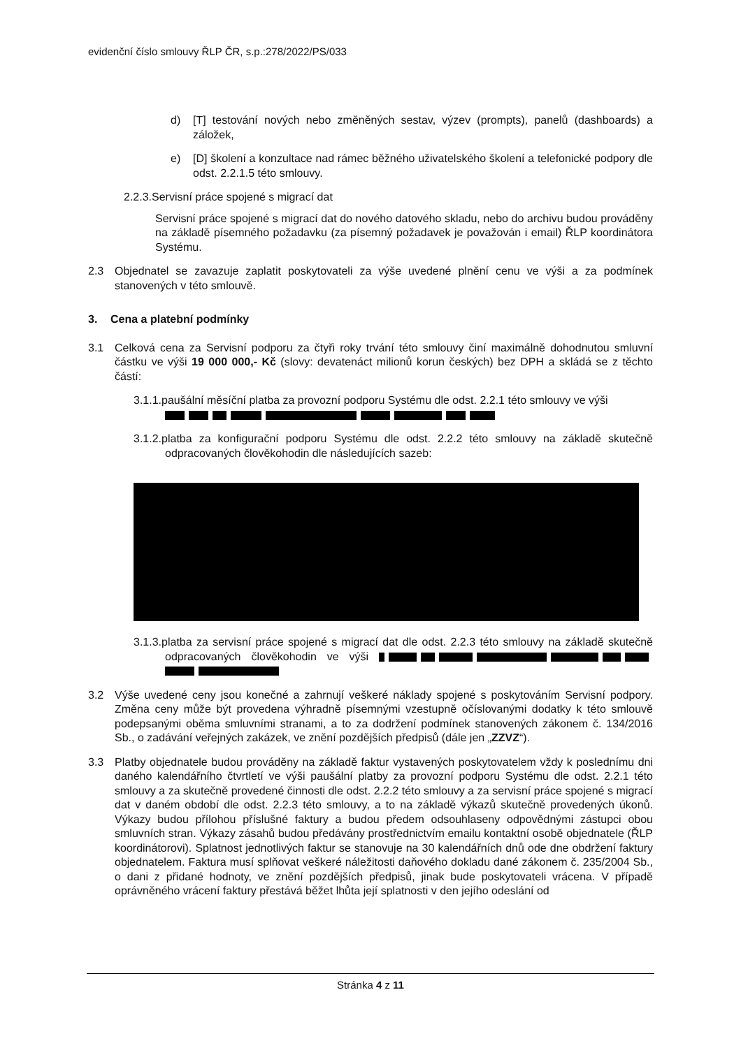evidenční číslo smlouvy ŘLP ČR, s.p.:278/2022/PS/033
d) [T] testování nových nebo změněných sestav, výzev (prompts), panelů (dashboards) a záložek,
e) [D] školení a konzultace nad rámec běžného uživatelského školení a telefonické podpory dle odst. 2.2.1.5 této smlouvy.
2.2.3.Servisní práce spojené s migrací dat
Servisní práce spojené s migrací dat do nového datového skladu, nebo do archivu budou prováděny na základě písemného požadavku (za písemný požadavek je považován i email) ŘLP koordinátora Systému.
2.3 Objednatel se zavazuje zaplatit poskytovateli za výše uvedené plnění cenu ve výši a za podmínek stanovených v této smlouvě.
3. Cena a platební podmínky
3.1 Celková cena za Servisní podporu za čtyři roky trvání této smlouvy činí maximálně dohodnutou smluvní částku ve výši 19 000 000,- Kč (slovy: devatenáct milionů korun českých) bez DPH a skládá se z těchto částí:
3.1.1.paušální měsíční platba za provozní podporu Systému dle odst. 2.2.1 této smlouvy ve výši
3.1.2.platba za konfigurační podporu Systému dle odst. 2.2.2 této smlouvy na základě skutečně odpracovaných člověkohodin dle následujících sazeb:
3.1.3.platba za servisní práce spojené s migrací dat dle odst. 2.2.3 této smlouvy na základě skutečně odpracovaných člověkohodin ve výši
3.2 Výše uvedené ceny jsou konečné a zahrnují veškeré náklady spojené s poskytováním Servisní podpory. Změna ceny může být provedena výhradně písemnými vzestupně očíslovanými dodatky k této smlouvě podepsanými oběma smluvními stranami, a to za dodržení podmínek stanovených zákonem č. 134/2016 Sb., o zadávání veřejných zakázek, ve znění pozdějších předpisů (dále jen „ZZVZ“).
3.3 Platby objednatele budou prováděny na základě faktur vystavených poskytovatelem vždy k poslednímu dni daného kalendářního čtvrtletí ve výši paušální platby za provozní podporu Systému dle odst. 2.2.1 této smlouvy a za skutečně provedené činnosti dle odst. 2.2.2 této smlouvy a za servisní práce spojené s migrací dat v daném období dle odst. 2.2.3 této smlouvy, a to na základě výkazů skutečně provedených úkonů. Výkazy budou přílohou příslušné faktury a budou předem odsouhlaseny odpovědnými zástupci obou smluvních stran. Výkazy zásahů budou předávány prostřednictvím emailu kontaktní osobě objednatele (ŘLP koordinátorovi). Splatnost jednotlivých faktur se stanovuje na 30 kalendářních dnů ode dne obdržení faktury objednatelem. Faktura musí splňovat veškeré náležitosti daňového dokladu dané zákonem č. 235/2004 Sb., o dani z přidané hodnoty, ve znění pozdějších předpisů, jinak bude poskytovateli vrácena. V případě oprávněného vrácení faktury přestává běžet lhůta její splatnosti v den jejího odeslání od
Stránka 4 z 11